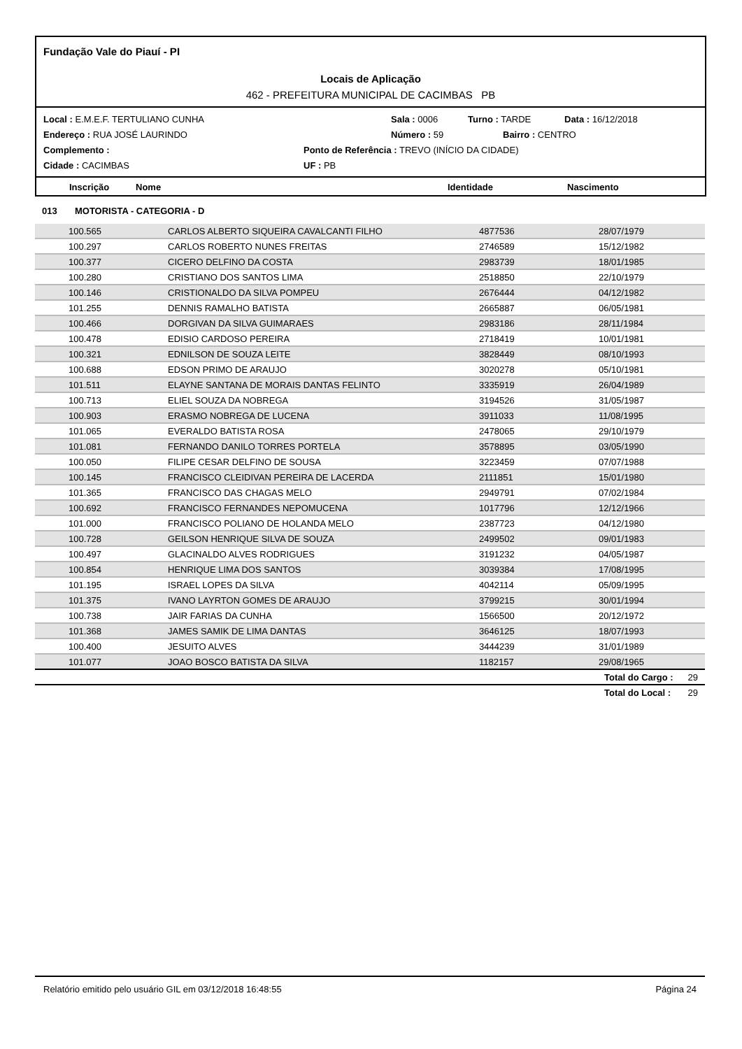Fundação Vale do Piauí - PI
Locais de Aplicação
462 - PREFEITURA MUNICIPAL DE CACIMBAS PB
Local : E.M.E.F. TERTULIANO CUNHA Sala : 0006 Turno : TARDE Data : 16/12/2018
Endereço : RUA JOSÉ LAURINDO Número : 59 Bairro : CENTRO
Complemento : Ponto de Referência : TREVO (INÍCIO DA CIDADE)
Cidade : CACIMBAS UF : PB
Inscrição Nome Identidade Nascimento
013 MOTORISTA - CATEGORIA - D
| 100.565 | CARLOS ALBERTO SIQUEIRA CAVALCANTI FILHO | 4877536 | 28/07/1979 |
| 100.297 | CARLOS ROBERTO NUNES FREITAS | 2746589 | 15/12/1982 |
| 100.377 | CICERO DELFINO DA COSTA | 2983739 | 18/01/1985 |
| 100.280 | CRISTIANO DOS SANTOS LIMA | 2518850 | 22/10/1979 |
| 100.146 | CRISTIONALDO DA SILVA POMPEU | 2676444 | 04/12/1982 |
| 101.255 | DENNIS RAMALHO BATISTA | 2665887 | 06/05/1981 |
| 100.466 | DORGIVAN DA SILVA GUIMARAES | 2983186 | 28/11/1984 |
| 100.478 | EDISIO CARDOSO PEREIRA | 2718419 | 10/01/1981 |
| 100.321 | EDNILSON DE SOUZA LEITE | 3828449 | 08/10/1993 |
| 100.688 | EDSON PRIMO DE ARAUJO | 3020278 | 05/10/1981 |
| 101.511 | ELAYNE SANTANA DE MORAIS DANTAS FELINTO | 3335919 | 26/04/1989 |
| 100.713 | ELIEL SOUZA DA NOBREGA | 3194526 | 31/05/1987 |
| 100.903 | ERASMO NOBREGA DE LUCENA | 3911033 | 11/08/1995 |
| 101.065 | EVERALDO BATISTA ROSA | 2478065 | 29/10/1979 |
| 101.081 | FERNANDO DANILO TORRES PORTELA | 3578895 | 03/05/1990 |
| 100.050 | FILIPE CESAR DELFINO DE SOUSA | 3223459 | 07/07/1988 |
| 100.145 | FRANCISCO CLEIDIVAN PEREIRA DE LACERDA | 2111851 | 15/01/1980 |
| 101.365 | FRANCISCO DAS CHAGAS MELO | 2949791 | 07/02/1984 |
| 100.692 | FRANCISCO FERNANDES NEPOMUCENA | 1017796 | 12/12/1966 |
| 101.000 | FRANCISCO POLIANO DE HOLANDA MELO | 2387723 | 04/12/1980 |
| 100.728 | GEILSON HENRIQUE SILVA DE SOUZA | 2499502 | 09/01/1983 |
| 100.497 | GLACINALDO ALVES RODRIGUES | 3191232 | 04/05/1987 |
| 100.854 | HENRIQUE LIMA DOS SANTOS | 3039384 | 17/08/1995 |
| 101.195 | ISRAEL LOPES DA SILVA | 4042114 | 05/09/1995 |
| 101.375 | IVANO LAYRTON GOMES DE ARAUJO | 3799215 | 30/01/1994 |
| 100.738 | JAIR FARIAS DA CUNHA | 1566500 | 20/12/1972 |
| 101.368 | JAMES SAMIK DE LIMA DANTAS | 3646125 | 18/07/1993 |
| 100.400 | JESUITO ALVES | 3444239 | 31/01/1989 |
| 101.077 | JOAO BOSCO BATISTA DA SILVA | 1182157 | 29/08/1965 |
| | | | Total do Cargo : 29 |
| | | | Total do Local : 29 |
Relatório emitido pelo usuário GIL em 03/12/2018 16:48:55 Página 24